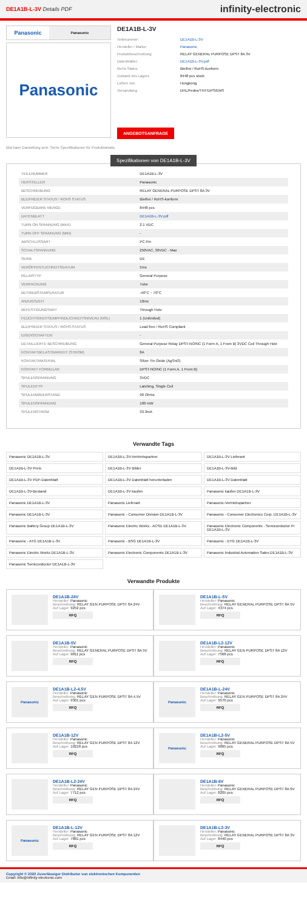DE1A1B-L-3V Details PDF
infinity-electronic
Panasonic Panasonic
Panasonic
DE1A1B-L-3V
Teilenummer: DE1A1B-L-3V
Hersteller / Marke: Panasonic
Produktbeschreibung RELAY GENERAL PURPOSE DPST 8A 3V
Datenblätter: DE1A1B-L-3V.pdf
RoHs Status Bleifrei / RoHS-konform
Zustand des Lagers 8448 pcs stock
Liefern von Hongkong
Versandweg DHL/Fedex/TNT/UPS/EMS
ANGEBOTSANFRAGE
Bild kann Darstellung sein. Siehe Spezifikationen für Produktdetails.
Spezifikationen von DE1A1B-L-3V
| TEILENUMMER | DE1A1B-L-3V |
| HERSTELLER | Panasonic |
| BESCHREIBUNG | RELAY GENERAL PURPOSE DPST 8A 3V |
| BLEIFREIER STATUS / ROHS STATUS | Bleifrei / RoHS-konform |
| VERFÜGBARE MENGE | 8448 pcs |
| DATENBLATT | DE1A1B-L-3V.pdf |
| TURN ON SPANNUNG (MAX) | 2.1 VDC |
| TURN OFF SPANNUNG (MIN) | - |
| ABSCHLUSSART | PC Pin |
| SCHALTSPANNUNG | 250VAC, 30VDC - Max |
| SERIE | DE |
| VERÖFFENTLICHKEITSDATUM | 5ms |
| RELAISTYP | General Purpose |
| VERPACKUNG | Tube |
| BETRIEBSTEMPERATUR | -40°C ~ 70°C |
| ANZUGSZEIT | 10ms |
| BEFESTIGUNGSART | Through Hole |
| FEUCHTIGKEITSEMPFINDLICHKEITSNIVEAU (MSL) | 1 (Unlimited) |
| BLEIFREIER STATUS / ROHS-STATUS | Lead free / RoHS Compliant |
| EIGENSCHAFTEN | - |
| DETAILLIERTE BESCHREIBUNG | General Purpose Relay DPST-NO/NC (1 Form A, 1 From B) 3VDC Coil Through Hole |
| KONTAKTBELASTBARKEIT (STROM) | 8A |
| KONTAKTMATERIAL | Silver Tin Oxide (AgSnO) |
| KONTAKT FORMULAR | DPST-NO/NC (1 Form A, 1 From B) |
| SPULENSPANNUNG | 3VDC |
| SPULENTYP | Latching, Single Coil |
| SPULENWIDERSTAND | 90 Ohms |
| SPULENSPANNUNG | 100 mW |
| SPULENSTROM | 33.3mA |
Verwandte Tags
Panasonic DE1A1B-L-3V
DE1A1B-L-3V-Vertriebspartner
DE1A1B-L-3V Lieferant
DE1A1B-L-3V Preis
DE1A1B-L-3V Bilder
DE1A1B-L-3V-Bild
DE1A1B-L-3V PDF-Datenblatt
DE1A1B-L-3V Datenblatt herunterladen
DE1A1B-L-3V Datenblatt
DE1A1B-L-3V-Bestand
DE1A1B-L-3V kaufen
Panasonic kaufen DE1A1B-L-3V
Panasonic DE1A1B-L-3V
Panasonic Lieferant
Panasonic-Vertriebspartner
Panasonic DE1A1B-L-3V
Panasonic - Consumer Division DE1A1B-L-3V
Panasonic - Consumer Electronics Corp. DE1A1B-L-3V
Panasonic Battery Group DE1A1B-L-3V
Panasonic Electric Works - ACSD DE1A1B-L-3V
Panasonic Electronic Components - Semiconductor Pr DE1A1B-L-3V
Panasonic - ATG DE1A1B-L-3V
Panasonic - BSG DE1A1B-L-3V
Panasonic - DTG DE1A1B-L-3V
Panasonic Electric Works DE1A1B-L-3V
Panasonic Electronic Components DE1A1B-L-3V
Panasonic Industrial Automation Sales DE1A1B-L-3V
Panasonic Semiconductor DE1A1B-L-3V
Verwandte Produkte
DE1A1B-24V
Hersteller: Panasonic
Beschreibung: RELAY GEN PURPOSE DPST 8A 24V
Auf Lager: 9252 pcs
RFQ
DE1A1B-L-5V
Hersteller: Panasonic
Beschreibung: RELAY GENERAL PURPOSE DPST 8A 5V
Auf Lager: 4374 pcs
RFQ
DE1A1B-5V
Hersteller: Panasonic
Beschreibung: RELAY GENERAL PURPOSE DPST 8A 5V
Auf Lager: 9811 pcs
RFQ
DE1A1B-L2-12V
Hersteller: Panasonic
Beschreibung: RELAY GEN PURPOSE DPST 8A 12V
Auf Lager: 7568 pcs
RFQ
Panasonic
DE1A1B-L2-4.5V
Hersteller: Panasonic
Beschreibung: RELAY GEN PURPOSE DPST 8A 4.5V
Auf Lager: 9301 pcs
RFQ
Panasonic
DE1A1B-L-24V
Hersteller: Panasonic
Beschreibung: RELAY GEN PURPOSE DPST 8A 24V
Auf Lager: 9570 pcs
RFQ
DE1A1B-12V
Hersteller: Panasonic
Beschreibung: RELAY GEN PURPOSE DPST 8A 12V
Auf Lager: 10218 pcs
RFQ
Panasonic
DE1A1B-L2-5V
Hersteller: Panasonic
Beschreibung: RELAY GENERAL PURPOSE DPST 8A 5V
Auf Lager: 9065 pcs
RFQ
DE1A1B-L2-24V
Hersteller: Panasonic
Beschreibung: RELAY GEN PURPOSE DPST 8A 24V
Auf Lager: 7712 pcs
RFQ
DE1A1B-6V
Hersteller: Panasonic
Beschreibung: RELAY GENERAL PURPOSE DPST 8A 6V
Auf Lager: 8205 pcs
RFQ
Panasonic
DE1A1B-L-12V
Hersteller: Panasonic
Beschreibung: RELAY GEN PURPOSE DPST 8A 12V
Auf Lager: 7881 pcs
RFQ
DE1A1B-L2-3V
Hersteller: Panasonic
Beschreibung: RELAY GENERAL PURPOSE DPST 8A 3V
Auf Lager: 8440 pcs
RFQ
Copyright © 2020 Zuverlässiger Distributor von elektronischen Komponenten
Email: Info@infinity-electronic.com